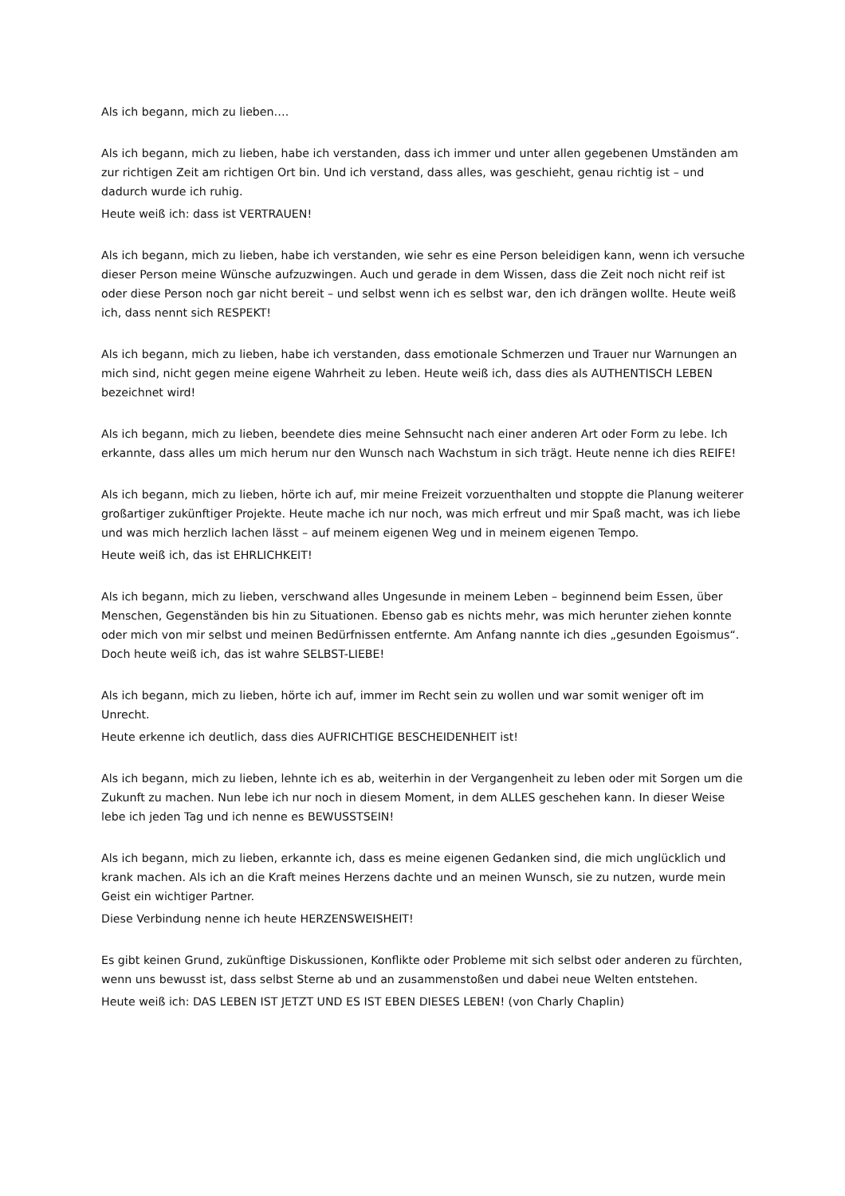Als ich begann, mich zu lieben….
Als ich begann, mich zu lieben, habe ich verstanden, dass ich immer und unter allen gegebenen Umständen am zur richtigen Zeit am richtigen Ort bin. Und ich verstand, dass alles, was geschieht, genau richtig ist – und dadurch wurde ich ruhig.
Heute weiß ich: dass ist VERTRAUEN!
Als ich begann, mich zu lieben, habe ich verstanden, wie sehr es eine Person beleidigen kann, wenn ich versuche dieser Person meine Wünsche aufzuzwingen. Auch und gerade in dem Wissen, dass die Zeit noch nicht reif ist oder diese Person noch gar nicht bereit – und selbst wenn ich es selbst war, den ich drängen wollte. Heute weiß ich, dass nennt sich RESPEKT!
Als ich begann, mich zu lieben, habe ich verstanden, dass emotionale Schmerzen und Trauer nur Warnungen an mich sind, nicht gegen meine eigene Wahrheit zu leben. Heute weiß ich, dass dies als AUTHENTISCH LEBEN bezeichnet wird!
Als ich begann, mich zu lieben, beendete dies meine Sehnsucht nach einer anderen Art oder Form zu lebe. Ich erkannte, dass alles um mich herum nur den Wunsch nach Wachstum in sich trägt. Heute nenne ich dies REIFE!
Als ich begann, mich zu lieben, hörte ich auf, mir meine Freizeit vorzuenthalten und stoppte die Planung weiterer großartiger zukünftiger Projekte. Heute mache ich nur noch, was mich erfreut und mir Spaß macht, was ich liebe und was mich herzlich lachen lässt – auf meinem eigenen Weg und in meinem eigenen Tempo.
Heute weiß ich, das ist EHRLICHKEIT!
Als ich begann, mich zu lieben, verschwand alles Ungesunde in meinem Leben – beginnend beim Essen, über Menschen, Gegenständen bis hin zu Situationen. Ebenso gab es nichts mehr, was mich herunter ziehen konnte oder mich von mir selbst und meinen Bedürfnissen entfernte. Am Anfang nannte ich dies „gesunden Egoismus“. Doch heute weiß ich, das ist wahre SELBST-LIEBE!
Als ich begann, mich zu lieben, hörte ich auf, immer im Recht sein zu wollen und war somit weniger oft im Unrecht.
Heute erkenne ich deutlich, dass dies AUFRICHTIGE BESCHEIDENHEIT ist!
Als ich begann, mich zu lieben, lehnte ich es ab, weiterhin in der Vergangenheit zu leben oder mit Sorgen um die Zukunft zu machen. Nun lebe ich nur noch in diesem Moment, in dem ALLES geschehen kann. In dieser Weise lebe ich jeden Tag und ich nenne es BEWUSSTSEIN!
Als ich begann, mich zu lieben, erkannte ich, dass es meine eigenen Gedanken sind, die mich unglücklich und krank machen. Als ich an die Kraft meines Herzens dachte und an meinen Wunsch, sie zu nutzen, wurde mein Geist ein wichtiger Partner.
Diese Verbindung nenne ich heute HERZENSWEISHEIT!
Es gibt keinen Grund, zukünftige Diskussionen, Konflikte oder Probleme mit sich selbst oder anderen zu fürchten, wenn uns bewusst ist, dass selbst Sterne ab und an zusammenstoßen und dabei neue Welten entstehen.
Heute weiß ich: DAS LEBEN IST JETZT UND ES IST EBEN DIESES LEBEN! (von Charly Chaplin)